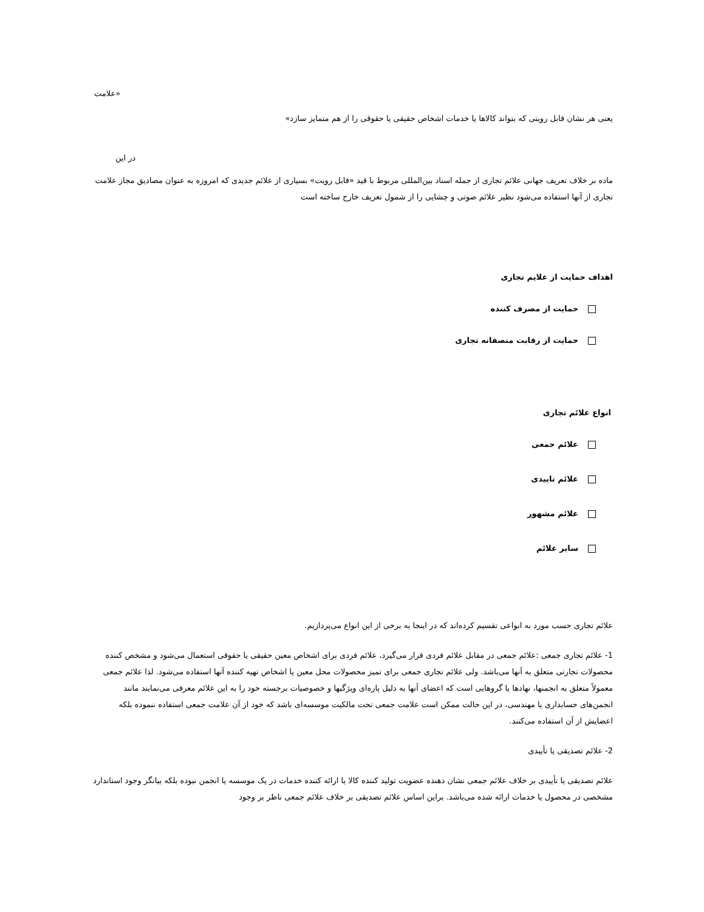«علامت
یعنی هر نشان قابل رویتی که بتواند کالاها یا خدمات اشخاص حقیقی یا حقوقی را از هم متمایز سازد»
در این
ماده بر خلاف تعریف جهانی علائم تجاری از جمله اسناد بین‌المللی مربوط با قید «قابل رویت» بسیاری از علائم جدیدی که امروزه به عنوان مصادیق مجاز علامت تجاری از آنها استفاده می‌شود نظیر علائم صوتی و چشایی را از شمول تعریف خارج ساخته است
اهداف حمایت از علایم تجاری
حمایت از مصرف کننده
حمایت از رقابت منصفانه تجاری
انواع علائم تجاری
علائم جمعی
علائم تاییدی
علائم مشهور
سایر علائم
علائم تجاری حسب مورد به انواعی تقسیم کرده‌اند که در اینجا به برخی از این انواع می‌پردازیم.
1- علائم تجاری جمعی :علائم جمعی در مقابل علائم فردی قرار می‌گیرد، علائم فردی برای اشخاص معین حقیقی یا حقوقی استعمال می‌شود و مشخص کننده محصولات تجارتی متعلق به آنها می‌باشد. ولی علائم تجاری جمعی برای تمیز محصولات محل معین یا اشخاص تهیه کننده آنها استفاده می‌شود. لذا علائم جمعی معمولاً متعلق به انجمنها، نهادها یا گروهایی است که اعضای آنها به دلیل پاره‌ای ویژگیها و خصوصیات برجسته خود را به این علائم معرفی می‌نمایند مانند انجمن‌های حسابداری یا مهندسی، در این حالت ممکن است علامت جمعی تحت مالکیت موسسه‌ای باشد که خود از آن علامت جمعی استفاده ننموده بلکه اعضایش از آن استفاده می‌کنند.
2- علائم تصدیقی یا تأییدی
علائم تصدیقی یا تأییدی بر خلاف علائم جمعی نشان دهنده عضویت تولید کننده کالا یا ارائه کننده خدمات در یک موسسه یا انجمن نبوده بلکه بیانگر وجود استاندارد مشخصی در محصول یا خدمات ارائه شده می‌باشد. براین اساس علائم تصدیقی بر خلاف علائم جمعی ناظر بر وجود